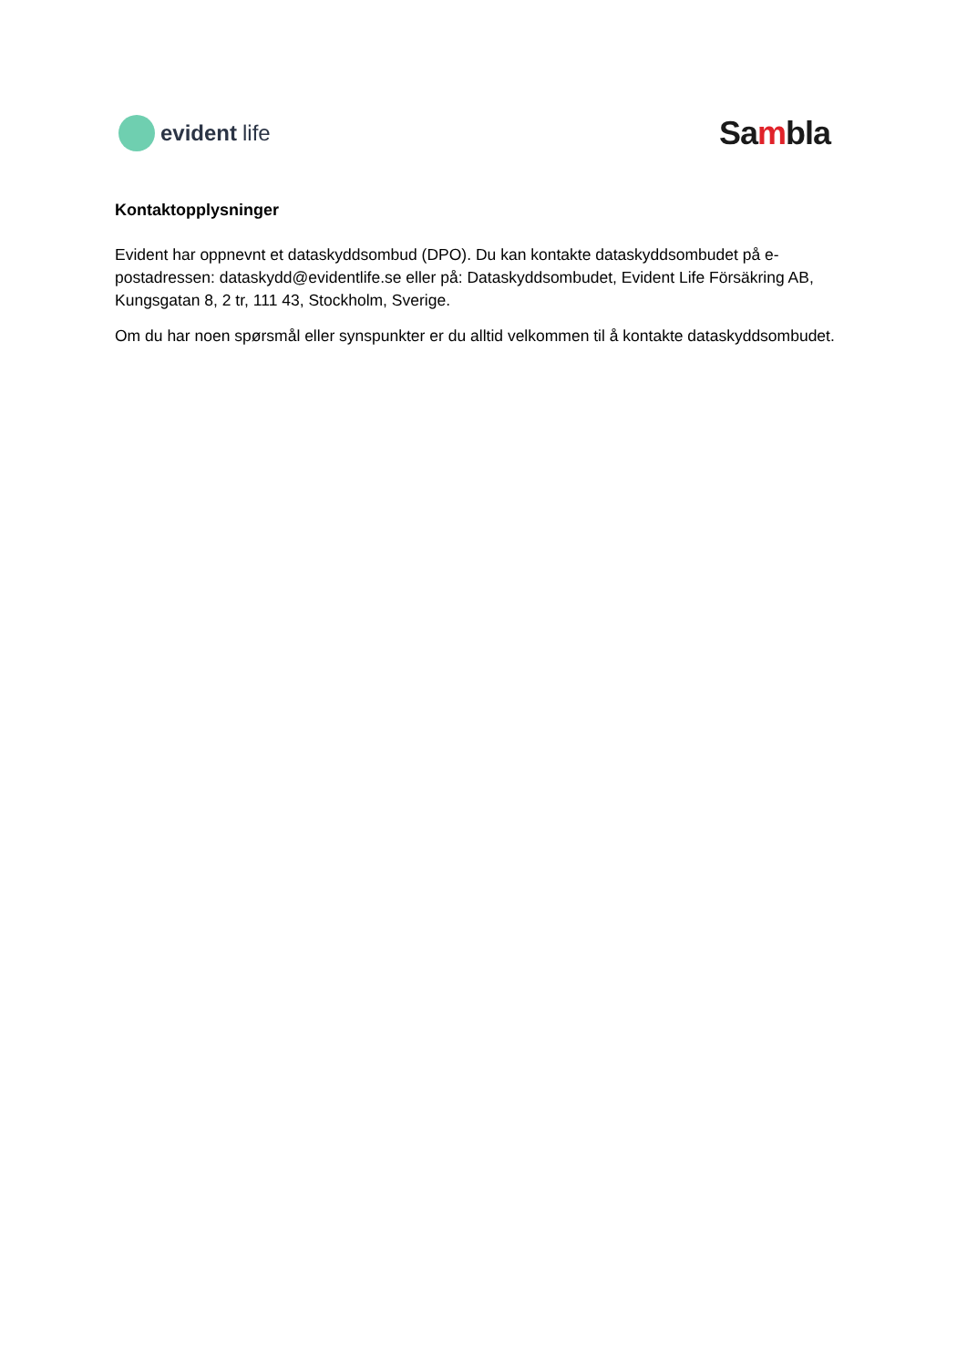evident life
Sambla
Kontaktopplysninger
Evident har oppnevnt et dataskyddsombud (DPO). Du kan kontakte dataskyddsombudet på e-postadressen: dataskydd@evidentlife.se eller på: Dataskyddsombudet, Evident Life Försäkring AB, Kungsgatan 8, 2 tr, 111 43, Stockholm, Sverige.
Om du har noen spørsmål eller synspunkter er du alltid velkommen til å kontakte dataskyddsombudet.